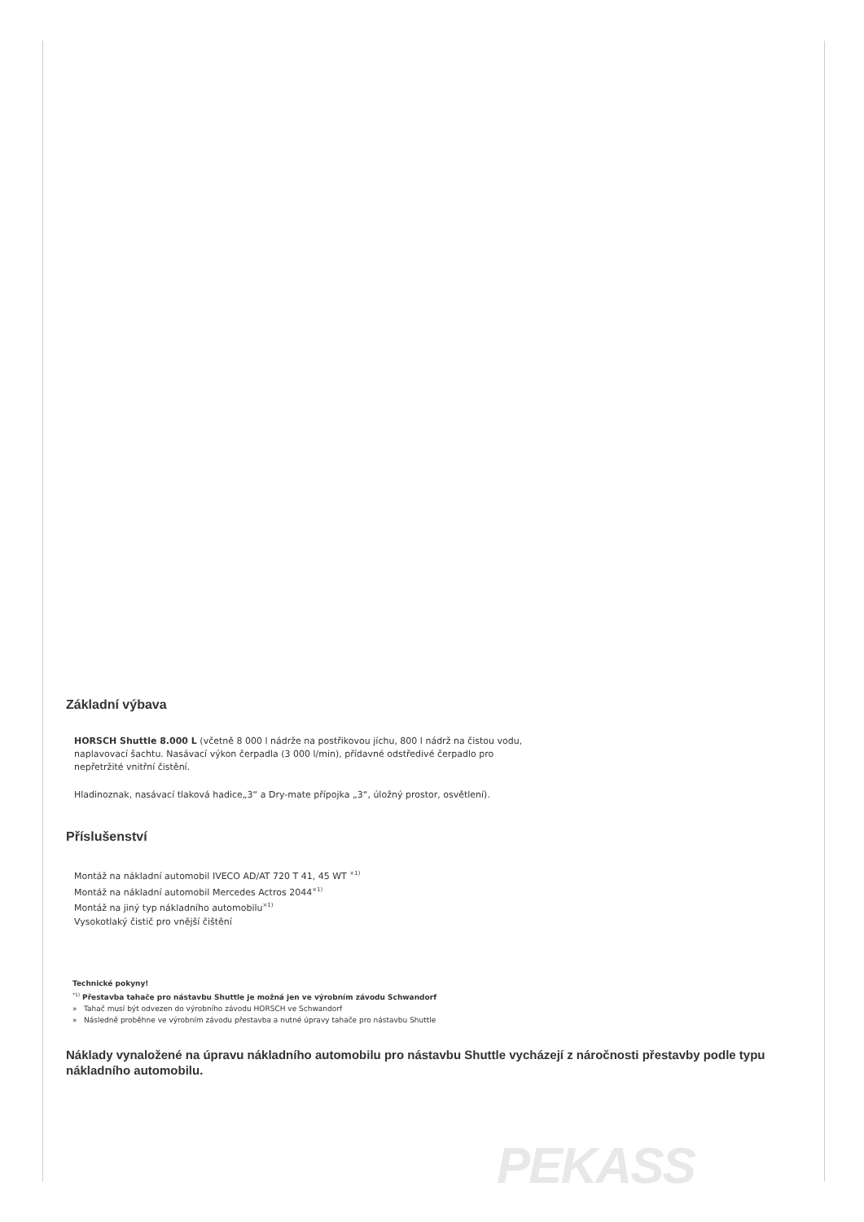Základní výbava
HORSCH Shuttle 8.000 L (včetně 8 000 l nádrže na postřikovou jíchu, 800 l nádrž na čistou vodu,
naplavovací šachtu. Nasávací výkon čerpadla (3 000 l/min), přídavné odstředivé čerpadlo pro
nepřetržité vnitřní čistění.
Hladinoznak, nasávací tlaková hadice„3“ a Dry-mate přípojka „3“, úložný prostor, osvětlení).
Příslušenství
Montáž na nákladní automobil IVECO AD/AT 720 T 41, 45 WT <sup>×1)</sup>
Montáž na nákladní automobil Mercedes Actros 2044<sup>×1)</sup>
Montáž na jiný typ nákladního automobilu<sup>×1)</sup>
Vysokotlaký čistič pro vnější čištění
Technické pokyny!
<sup>*1)</sup> Přestavba tahače pro nástavbu Shuttle je možná jen ve výrobním závodu Schwandorf
» Tahač musí být odvezen do výrobního závodu HORSCH ve Schwandorf
» Následně proběhne ve výrobním závodu přestavba a nutné úpravy tahače pro nástavbu Shuttle
Náklady vynaložené na úpravu nákladního automobilu pro nástavbu Shuttle vycházejí z náročnosti přestavby podle typu nákladního automobilu.
PEKASS